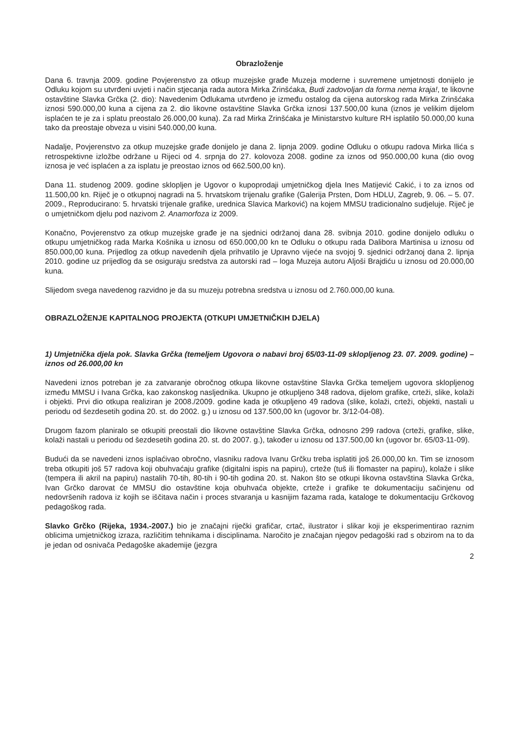Obrazloženje
Dana 6. travnja 2009. godine Povjerenstvo za otkup muzejske građe Muzeja moderne i suvremene umjetnosti donijelo je Odluku kojom su utvrđeni uvjeti i način stjecanja rada autora Mirka Zrinšćaka, Budi zadovoljan da forma nema kraja!, te likovne ostavštine Slavka Grčka (2. dio): Navedenim Odlukama utvrđeno je između ostalog da cijena autorskog rada Mirka Zrinšćaka iznosi 590.000,00 kuna a cijena za 2. dio likovne ostavštine Slavka Grčka iznosi 137.500,00 kuna (iznos je velikim dijelom isplaćen te je za i splatu preostalo 26.000,00 kuna). Za rad Mirka Zrinšćaka je Ministarstvo kulture RH isplatilo 50.000,00 kuna tako da preostaje obveza u visini 540.000,00 kuna.
Nadalje, Povjerenstvo za otkup muzejske građe donijelo je dana 2. lipnja 2009. godine Odluku o otkupu radova Mirka Ilića s retrospektivne izložbe održane u Rijeci od 4. srpnja do 27. kolovoza 2008. godine za iznos od 950.000,00 kuna (dio ovog iznosa je već isplaćen a za isplatu je preostao iznos od 662.500,00 kn).
Dana 11. studenog 2009. godine sklopljen je Ugovor o kupoprodaji umjetničkog djela Ines Matijević Cakić, i to za iznos od 11.500,00 kn. Riječ je o otkupnoj nagradi na 5. hrvatskom trijenalu grafike (Galerija Prsten, Dom HDLU, Zagreb, 9. 06. – 5. 07. 2009., Reproducirano: 5. hrvatski trijenale grafike, urednica Slavica Marković) na kojem MMSU tradicionalno sudjeluje. Riječ je o umjetničkom djelu pod nazivom 2. Anamorfoza iz 2009.
Konačno, Povjerenstvo za otkup muzejske građe je na sjednici održanoj dana 28. svibnja 2010. godine donijelo odluku o otkupu umjetničkog rada Marka Košnika u iznosu od 650.000,00 kn te Odluku o otkupu rada Dalibora Martinisa u iznosu od 850.000,00 kuna. Prijedlog za otkup navedenih djela prihvatilo je Upravno vijeće na svojoj 9. sjednici održanoj dana 2. lipnja 2010. godine uz prijedlog da se osiguraju sredstva za autorski rad – loga Muzeja autoru Aljoši Brajdiću u iznosu od 20.000,00 kuna.
Slijedom svega navedenog razvidno je da su muzeju potrebna sredstva u iznosu od 2.760.000,00 kuna.
OBRAZLOŽENJE KAPITALNOG PROJEKTA (OTKUPI UMJETNIČKIH DJELA)
1) Umjetnička djela pok. Slavka Grčka (temeljem Ugovora o nabavi broj 65/03-11-09 sklopljenog 23. 07. 2009. godine) – iznos od 26.000,00 kn
Navedeni iznos potreban je za zatvaranje obročnog otkupa likovne ostavštine Slavka Grčka temeljem ugovora sklopljenog između MMSU i Ivana Grčka, kao zakonskog nasljednika. Ukupno je otkupljeno 348 radova, dijelom grafike, crteži, slike, kolaži i objekti. Prvi dio otkupa realiziran je 2008./2009. godine kada je otkupljeno 49 radova (slike, kolaži, crteži, objekti, nastali u periodu od šezdesetih godina 20. st. do 2002. g.) u iznosu od 137.500,00 kn (ugovor br. 3/12-04-08).
Drugom fazom planiralo se otkupiti preostali dio likovne ostavštine Slavka Grčka, odnosno 299 radova (crteži, grafike, slike, kolaži nastali u periodu od šezdesetih godina 20. st. do 2007. g.), također u iznosu od 137.500,00 kn (ugovor br. 65/03-11-09).
Budući da se navedeni iznos isplaćivao obročno, vlasniku radova Ivanu Grčku treba isplatiti još 26.000,00 kn. Tim se iznosom treba otkupiti još 57 radova koji obuhvaćaju grafike (digitalni ispis na papiru), crteže (tuš ili flomaster na papiru), kolaže i slike (tempera ili akril na papiru) nastalih 70-tih, 80-tih i 90-tih godina 20. st. Nakon što se otkupi likovna ostavština Slavka Grčka, Ivan Grčko darovat će MMSU dio ostavštine koja obuhvaća objekte, crteže i grafike te dokumentaciju sačinjenu od nedovršenih radova iz kojih se iščitava način i proces stvaranja u kasnijim fazama rada, kataloge te dokumentaciju Grčkovog pedagoškog rada.
Slavko Grčko (Rijeka, 1934.-2007.) bio je značajni riječki grafičar, crtač, ilustrator i slikar koji je eksperimentirao raznim oblicima umjetničkog izraza, različitim tehnikama i disciplinama. Naročito je značajan njegov pedagoški rad s obzirom na to da je jedan od osnivača Pedagoške akademije (jezgra
2